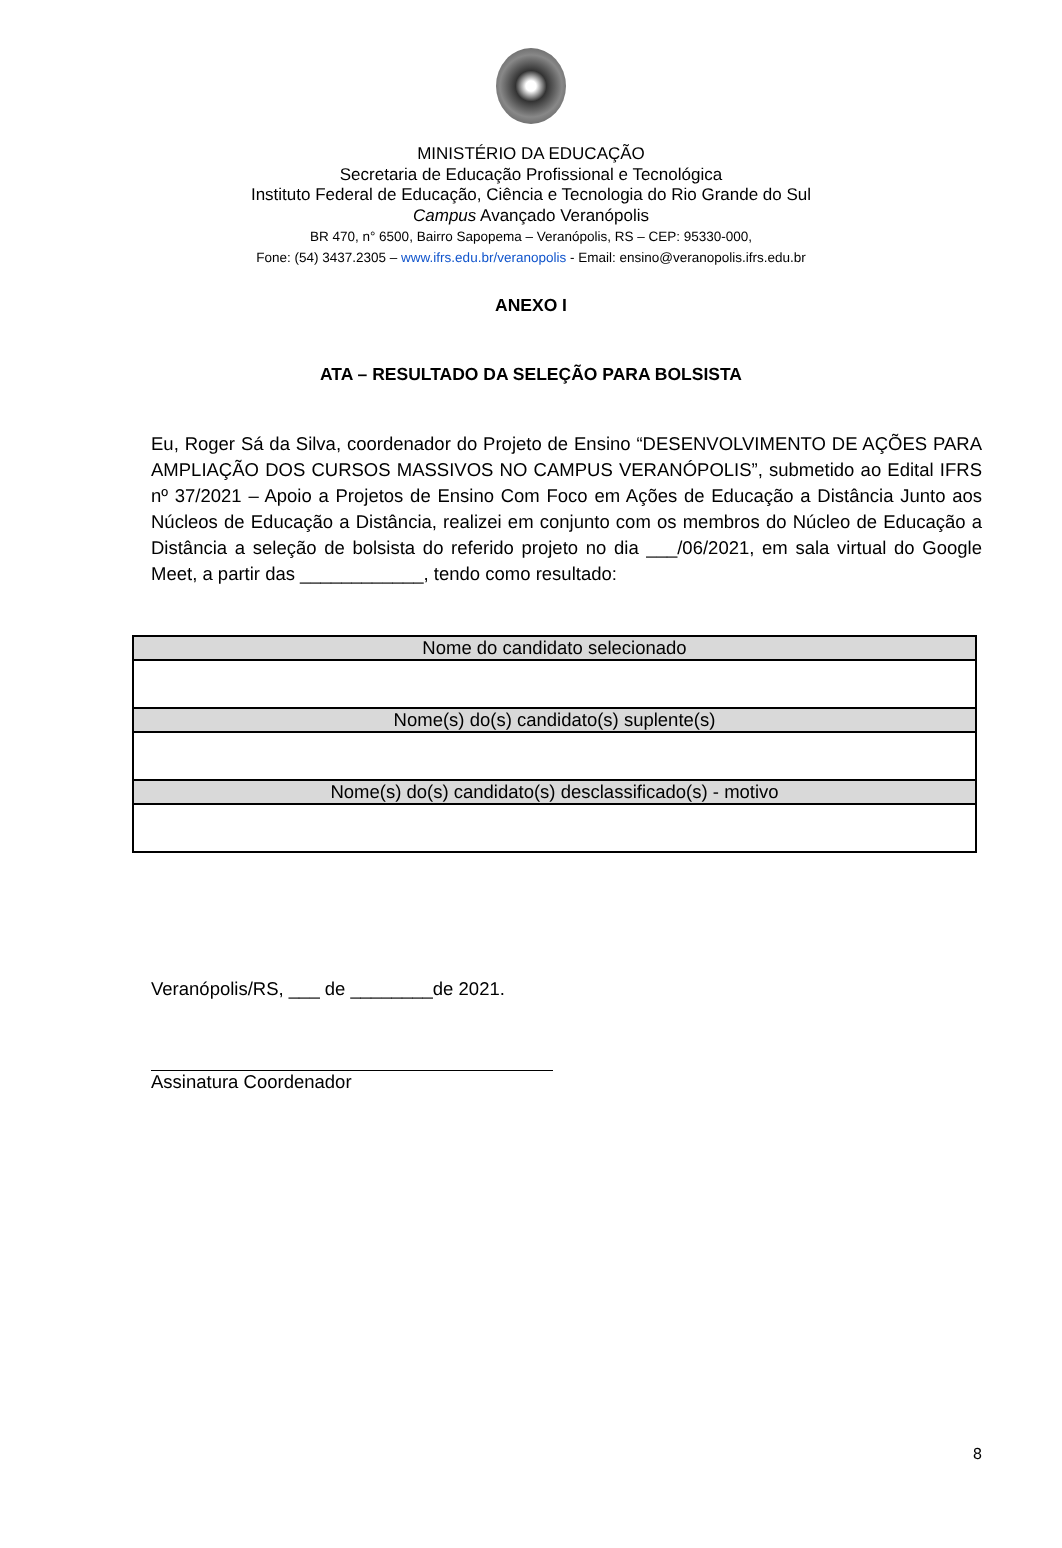MINISTÉRIO DA EDUCAÇÃO
Secretaria de Educação Profissional e Tecnológica
Instituto Federal de Educação, Ciência e Tecnologia do Rio Grande do Sul
Campus Avançado Veranópolis
BR 470, n° 6500, Bairro Sapopema – Veranópolis, RS – CEP: 95330-000,
Fone: (54) 3437.2305 – www.ifrs.edu.br/veranopolis - Email: ensino@veranopolis.ifrs.edu.br
ANEXO I
ATA – RESULTADO DA SELEÇÃO PARA BOLSISTA
Eu, Roger Sá da Silva, coordenador do Projeto de Ensino “DESENVOLVIMENTO DE AÇÕES PARA AMPLIAÇÃO DOS CURSOS MASSIVOS NO CAMPUS VERANÓPOLIS”, submetido ao Edital IFRS nº 37/2021 – Apoio a Projetos de Ensino Com Foco em Ações de Educação a Distância Junto aos Núcleos de Educação a Distância, realizei em conjunto com os membros do Núcleo de Educação a Distância a seleção de bolsista do referido projeto no dia ___/06/2021, em sala virtual do Google Meet, a partir das ____________, tendo como resultado:
| Nome do candidato selecionado |
| --- |
| Nome(s) do(s) candidato(s) suplente(s) |
| Nome(s) do(s) candidato(s) desclassificado(s) - motivo |
Veranópolis/RS, ___ de ________de 2021.
Assinatura Coordenador
8